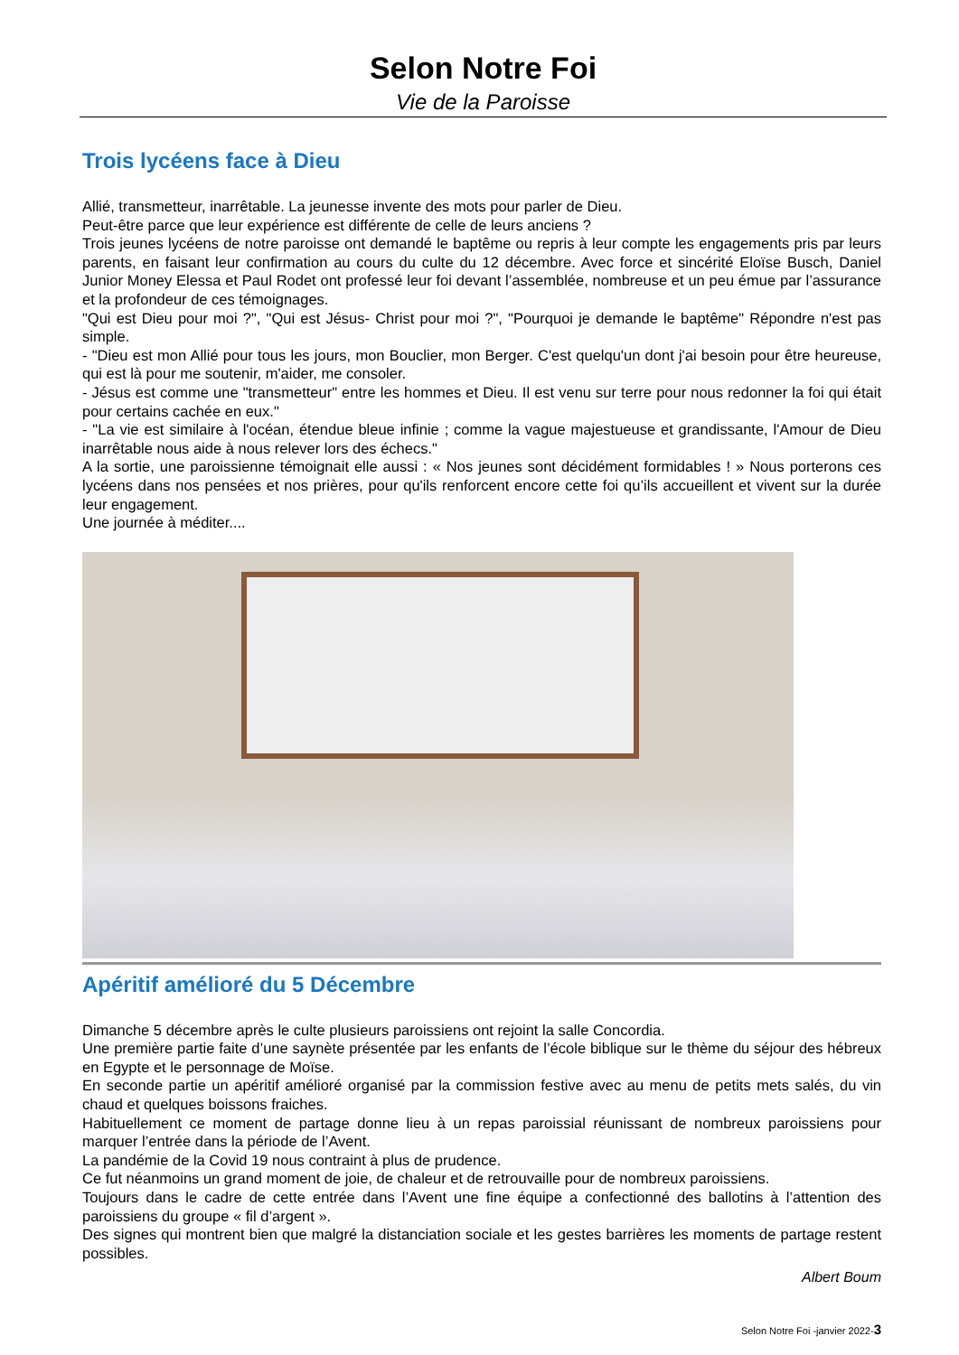Selon Notre Foi
Vie de la Paroisse
Trois lycéens face à Dieu
Allié, transmetteur, inarrêtable. La jeunesse invente des mots pour parler de Dieu.
Peut-être parce que leur expérience est différente de celle de leurs anciens ?
Trois jeunes lycéens de notre paroisse ont demandé le baptême ou repris à leur compte les engagements pris par leurs parents, en faisant leur confirmation au cours du culte du 12 décembre. Avec force et sincérité Eloïse Busch, Daniel Junior Money Elessa et Paul Rodet ont professé leur foi devant l’assemblée, nombreuse et un peu émue par l’assurance et la profondeur de ces témoignages.
"Qui est Dieu pour moi ?", "Qui est Jésus- Christ pour moi ?", "Pourquoi je demande le baptême" Répondre n'est pas simple.
- "Dieu est mon Allié pour tous les jours, mon Bouclier, mon Berger. C'est quelqu'un dont j'ai besoin pour être heureuse, qui est là pour me soutenir, m'aider, me consoler.
- Jésus est comme une "transmetteur" entre les hommes et Dieu. Il est venu sur terre pour nous redonner la foi qui était pour certains cachée en eux."
- "La vie est similaire à l'océan, étendue bleue infinie ; comme la vague majestueuse et grandissante, l'Amour de Dieu inarrêtable nous aide à nous relever lors des échecs."
A la sortie, une paroissienne témoignait elle aussi : « Nos jeunes sont décidément formidables ! » Nous porterons ces lycéens dans nos pensées et nos prières, pour qu'ils renforcent encore cette foi qu’ils accueillent et vivent sur la durée leur engagement.
Une journée à méditer....
Apéritif amélioré du 5 Décembre
Dimanche 5 décembre après le culte plusieurs paroissiens ont rejoint la salle Concordia.
Une première partie faite d’une saynète présentée par les enfants de l’école biblique sur le thème du séjour des hébreux en Egypte et le personnage de Moïse.
En seconde partie un apéritif amélioré organisé par la commission festive avec au menu de petits mets salés, du vin chaud et quelques boissons fraiches.
Habituellement ce moment de partage donne lieu à un repas paroissial réunissant de nombreux paroissiens pour marquer l’entrée dans la période de l’Avent.
La pandémie de la Covid 19 nous contraint à plus de prudence.
Ce fut néanmoins un grand moment de joie, de chaleur et de retrouvaille pour de nombreux paroissiens.
Toujours dans le cadre de cette entrée dans l’Avent une fine équipe a confectionné des ballotins à l’attention des paroissiens du groupe « fil d’argent ».
Des signes qui montrent bien que malgré la distanciation sociale et les gestes barrières les moments de partage restent possibles.
Albert Boum
Selon Notre Foi -janvier 2022-3